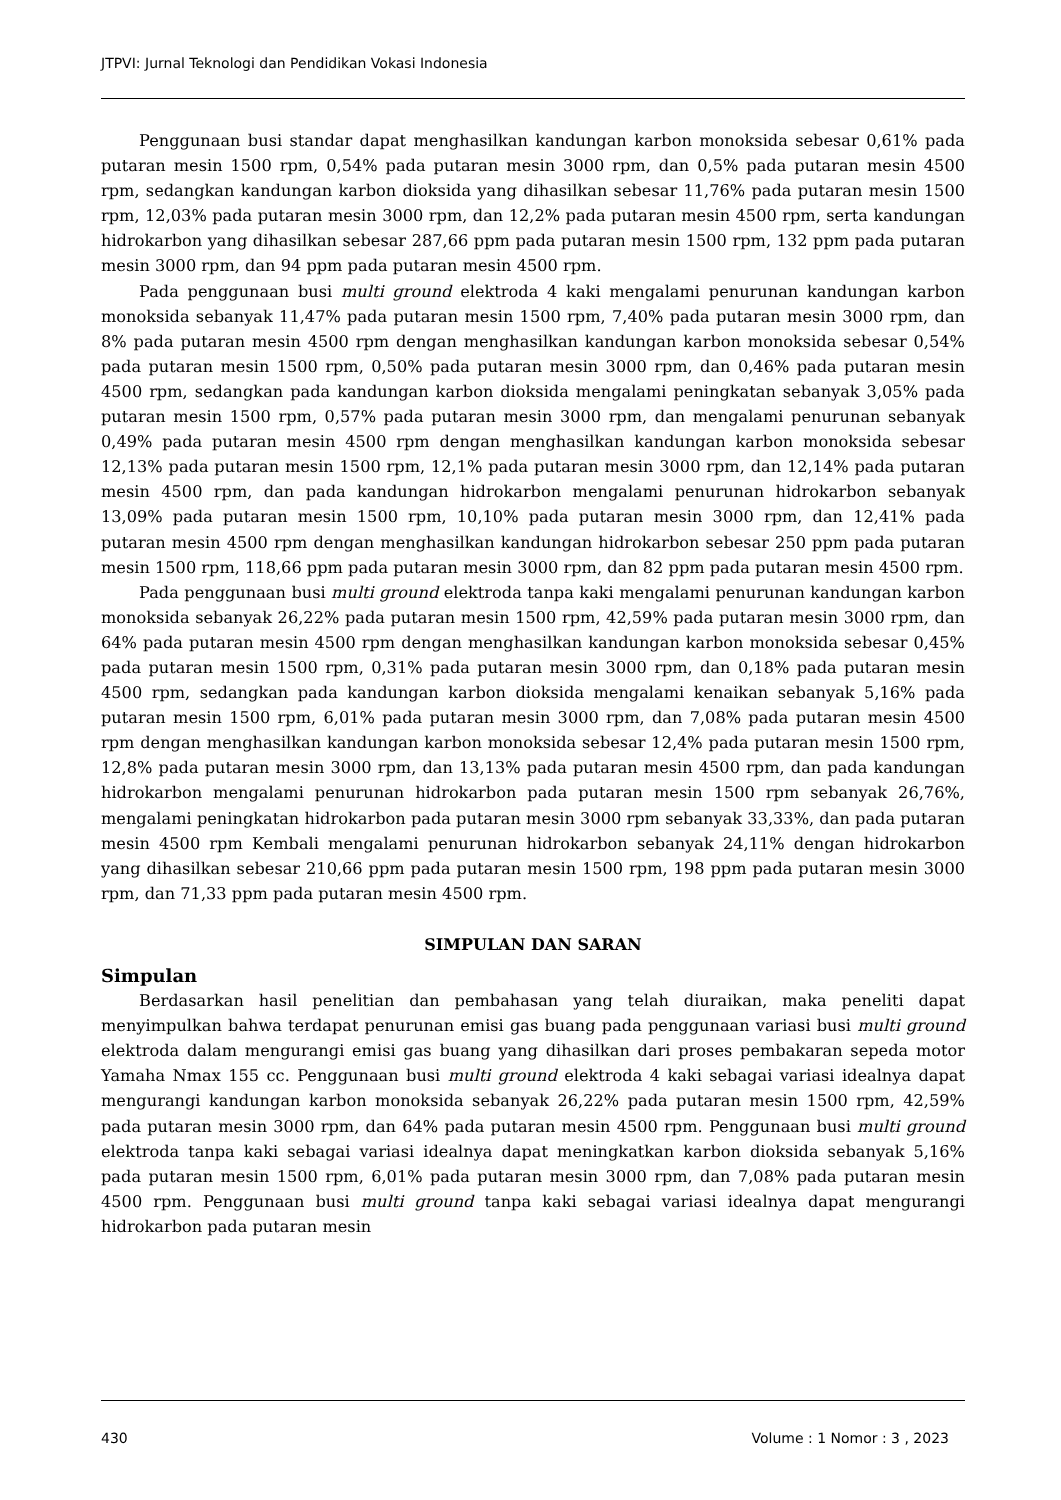JTPVI: Jurnal Teknologi dan Pendidikan Vokasi Indonesia
Penggunaan busi standar dapat menghasilkan kandungan karbon monoksida sebesar 0,61% pada putaran mesin 1500 rpm, 0,54% pada putaran mesin 3000 rpm, dan 0,5% pada putaran mesin 4500 rpm, sedangkan kandungan karbon dioksida yang dihasilkan sebesar 11,76% pada putaran mesin 1500 rpm, 12,03% pada putaran mesin 3000 rpm, dan 12,2% pada putaran mesin 4500 rpm, serta kandungan hidrokarbon yang dihasilkan sebesar 287,66 ppm pada putaran mesin 1500 rpm, 132 ppm pada putaran mesin 3000 rpm, dan 94 ppm pada putaran mesin 4500 rpm.
Pada penggunaan busi multi ground elektroda 4 kaki mengalami penurunan kandungan karbon monoksida sebanyak 11,47% pada putaran mesin 1500 rpm, 7,40% pada putaran mesin 3000 rpm, dan 8% pada putaran mesin 4500 rpm dengan menghasilkan kandungan karbon monoksida sebesar 0,54% pada putaran mesin 1500 rpm, 0,50% pada putaran mesin 3000 rpm, dan 0,46% pada putaran mesin 4500 rpm, sedangkan pada kandungan karbon dioksida mengalami peningkatan sebanyak 3,05% pada putaran mesin 1500 rpm, 0,57% pada putaran mesin 3000 rpm, dan mengalami penurunan sebanyak 0,49% pada putaran mesin 4500 rpm dengan menghasilkan kandungan karbon monoksida sebesar 12,13% pada putaran mesin 1500 rpm, 12,1% pada putaran mesin 3000 rpm, dan 12,14% pada putaran mesin 4500 rpm, dan pada kandungan hidrokarbon mengalami penurunan hidrokarbon sebanyak 13,09% pada putaran mesin 1500 rpm, 10,10% pada putaran mesin 3000 rpm, dan 12,41% pada putaran mesin 4500 rpm dengan menghasilkan kandungan hidrokarbon sebesar 250 ppm pada putaran mesin 1500 rpm, 118,66 ppm pada putaran mesin 3000 rpm, dan 82 ppm pada putaran mesin 4500 rpm.
Pada penggunaan busi multi ground elektroda tanpa kaki mengalami penurunan kandungan karbon monoksida sebanyak 26,22% pada putaran mesin 1500 rpm, 42,59% pada putaran mesin 3000 rpm, dan 64% pada putaran mesin 4500 rpm dengan menghasilkan kandungan karbon monoksida sebesar 0,45% pada putaran mesin 1500 rpm, 0,31% pada putaran mesin 3000 rpm, dan 0,18% pada putaran mesin 4500 rpm, sedangkan pada kandungan karbon dioksida mengalami kenaikan sebanyak 5,16% pada putaran mesin 1500 rpm, 6,01% pada putaran mesin 3000 rpm, dan 7,08% pada putaran mesin 4500 rpm dengan menghasilkan kandungan karbon monoksida sebesar 12,4% pada putaran mesin 1500 rpm, 12,8% pada putaran mesin 3000 rpm, dan 13,13% pada putaran mesin 4500 rpm, dan pada kandungan hidrokarbon mengalami penurunan hidrokarbon pada putaran mesin 1500 rpm sebanyak 26,76%, mengalami peningkatan hidrokarbon pada putaran mesin 3000 rpm sebanyak 33,33%, dan pada putaran mesin 4500 rpm Kembali mengalami penurunan hidrokarbon sebanyak 24,11% dengan hidrokarbon yang dihasilkan sebesar 210,66 ppm pada putaran mesin 1500 rpm, 198 ppm pada putaran mesin 3000 rpm, dan 71,33 ppm pada putaran mesin 4500 rpm.
SIMPULAN DAN SARAN
Simpulan
Berdasarkan hasil penelitian dan pembahasan yang telah diuraikan, maka peneliti dapat menyimpulkan bahwa terdapat penurunan emisi gas buang pada penggunaan variasi busi multi ground elektroda dalam mengurangi emisi gas buang yang dihasilkan dari proses pembakaran sepeda motor Yamaha Nmax 155 cc. Penggunaan busi multi ground elektroda 4 kaki sebagai variasi idealnya dapat mengurangi kandungan karbon monoksida sebanyak 26,22% pada putaran mesin 1500 rpm, 42,59% pada putaran mesin 3000 rpm, dan 64% pada putaran mesin 4500 rpm. Penggunaan busi multi ground elektroda tanpa kaki sebagai variasi idealnya dapat meningkatkan karbon dioksida sebanyak 5,16% pada putaran mesin 1500 rpm, 6,01% pada putaran mesin 3000 rpm, dan 7,08% pada putaran mesin 4500 rpm. Penggunaan busi multi ground tanpa kaki sebagai variasi idealnya dapat mengurangi hidrokarbon pada putaran mesin
430 Volume : 1 Nomor : 3 , 2023